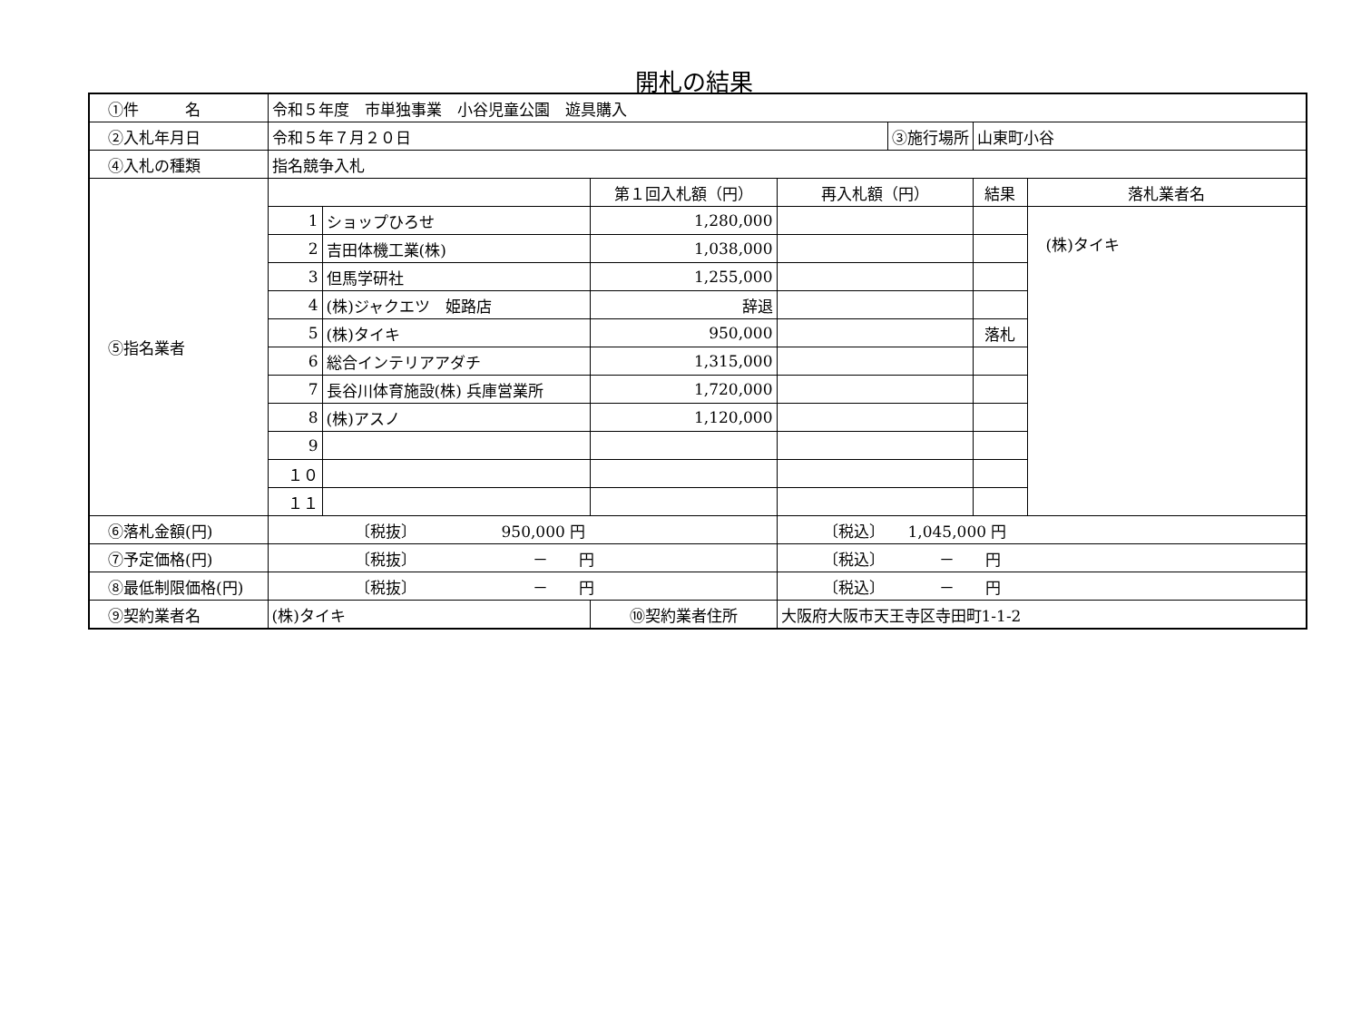開札の結果
| ①件 名 | 令和５年度 市単独事業 小谷児童公園 遊具購入 | | | | | | |
| ②入札年月日 | 令和５年７月２０日 | | | | ③施行場所 | 山東町小谷 | |
| ④入札の種類 | 指名競争入札 | | | | | | |
| ⑤指名業者 | | | 第１回入札額（円） | 再入札額（円） | | 結果 | 落札業者名 |
| | 1 | ショップひろせ | 1,280,000 | | | | (株)タイキ |
| | 2 | 吉田体機工業(株) | 1,038,000 | | | | |
| | 3 | 但馬学研社 | 1,255,000 | | | | |
| | 4 | (株)ジャクエツ 姫路店 | 辞退 | | | | |
| | 5 | (株)タイキ | 950,000 | | | 落札 | |
| | 6 | 総合インテリアアダチ | 1,315,000 | | | | |
| | 7 | 長谷川体育施設(株) 兵庫営業所 | 1,720,000 | | | | |
| | 8 | (株)アスノ | 1,120,000 | | | | |
| | 9 | | | | | | |
| | １０ | | | | | | |
| | １１ | | | | | | |
| ⑥落札金額(円) | 〔税抜〕 950,000 円 | | | 〔税込〕 1,045,000 円 | | | |
| ⑦予定価格(円) | 〔税抜〕 － 円 | | | 〔税込〕 － 円 | | | |
| ⑧最低制限価格(円) | 〔税抜〕 － 円 | | | 〔税込〕 － 円 | | | |
| ⑨契約業者名 | (株)タイキ | | ⑩契約業者住所 | 大阪府大阪市天王寺区寺田町1-1-2 | | | |